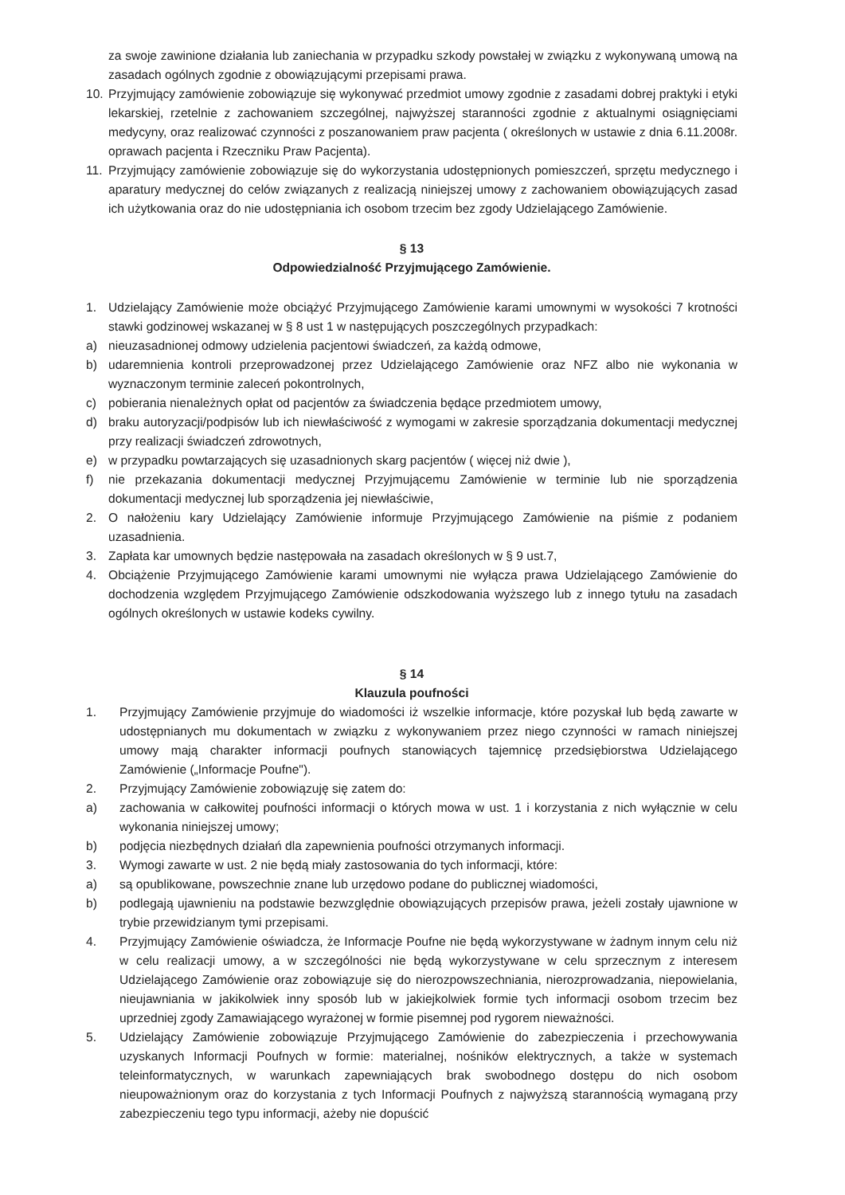za swoje zawinione działania lub zaniechania w przypadku szkody powstałej w związku z wykonywaną umową na zasadach ogólnych zgodnie z obowiązującymi przepisami prawa.
10. Przyjmujący zamówienie zobowiązuje się wykonywać przedmiot umowy zgodnie z zasadami dobrej praktyki i etyki lekarskiej, rzetelnie z zachowaniem szczególnej, najwyższej staranności zgodnie z aktualnymi osiągnięciami medycyny, oraz realizować czynności z poszanowaniem praw pacjenta ( określonych w ustawie z dnia 6.11.2008r. oprawach pacjenta i Rzeczniku Praw Pacjenta).
11. Przyjmujący zamówienie zobowiązuje się do wykorzystania udostępnionych pomieszczeń, sprzętu medycznego i aparatury medycznej do celów związanych z realizacją niniejszej umowy z zachowaniem obowiązujących zasad ich użytkowania oraz do nie udostępniania ich osobom trzecim bez zgody Udzielającego Zamówienie.
§ 13
Odpowiedzialność Przyjmującego Zamówienie.
1. Udzielający Zamówienie może obciążyć Przyjmującego Zamówienie karami umownymi w wysokości 7 krotności stawki godzinowej wskazanej w § 8 ust 1 w następujących poszczególnych przypadkach:
a) nieuzasadnionej odmowy udzielenia pacjentowi świadczeń, za każdą odmowe,
b) udaremnienia kontroli przeprowadzonej przez Udzielającego Zamówienie oraz NFZ albo nie wykonania w wyznaczonym terminie zaleceń pokontrolnych,
c) pobierania nienależnych opłat od pacjentów za świadczenia będące przedmiotem umowy,
d) braku autoryzacji/podpisów lub ich niewłaściwość z wymogami w zakresie sporządzania dokumentacji medycznej przy realizacji świadczeń zdrowotnych,
e) w przypadku powtarzających się uzasadnionych skarg pacjentów ( więcej niż dwie ),
f) nie przekazania dokumentacji medycznej Przyjmującemu Zamówienie w terminie lub nie sporządzenia dokumentacji medycznej lub sporządzenia jej niewłaściwie,
2. O nałożeniu kary Udzielający Zamówienie informuje Przyjmującego Zamówienie na piśmie z podaniem uzasadnienia.
3. Zapłata kar umownych będzie następowała na zasadach określonych w § 9 ust.7,
4. Obciążenie Przyjmującego Zamówienie karami umownymi nie wyłącza prawa Udzielającego Zamówienie do dochodzenia względem Przyjmującego Zamówienie odszkodowania wyższego lub z innego tytułu na zasadach ogólnych określonych w ustawie kodeks cywilny.
§ 14
Klauzula poufności
1. Przyjmujący Zamówienie przyjmuje do wiadomości iż wszelkie informacje, które pozyskał lub będą zawarte w udostępnianych mu dokumentach w związku z wykonywaniem przez niego czynności w ramach niniejszej umowy mają charakter informacji poufnych stanowiących tajemnicę przedsiębiorstwa Udzielającego Zamówienie („Informacje Poufne").
2. Przyjmujący Zamówienie zobowiązuję się zatem do:
a) zachowania w całkowitej poufności informacji o których mowa w ust. 1 i korzystania z nich wyłącznie w celu wykonania niniejszej umowy;
b) podjęcia niezbędnych działań dla zapewnienia poufności otrzymanych informacji.
3. Wymogi zawarte w ust. 2 nie będą miały zastosowania do tych informacji, które:
a) są opublikowane, powszechnie znane lub urzędowo podane do publicznej wiadomości,
b) podlegają ujawnieniu na podstawie bezwzględnie obowiązujących przepisów prawa, jeżeli zostały ujawnione w trybie przewidzianym tymi przepisami.
4. Przyjmujący Zamówienie oświadcza, że Informacje Poufne nie będą wykorzystywane w żadnym innym celu niż w celu realizacji umowy, a w szczególności nie będą wykorzystywane w celu sprzecznym z interesem Udzielającego Zamówienie oraz zobowiązuje się do nierozpowszechniania, nierozprowadzania, niepowielania, nieujawniania w jakikolwiek inny sposób lub w jakiejkolwiek formie tych informacji osobom trzecim bez uprzedniej zgody Zamawiającego wyrażonej w formie pisemnej pod rygorem nieważności.
5. Udzielający Zamówienie zobowiązuje Przyjmującego Zamówienie do zabezpieczenia i przechowywania uzyskanych Informacji Poufnych w formie: materialnej, nośników elektrycznych, a także w systemach teleinformatycznych, w warunkach zapewniających brak swobodnego dostępu do nich osobom nieupoważnionym oraz do korzystania z tych Informacji Poufnych z najwyższą starannością wymaganą przy zabezpieczeniu tego typu informacji, ażeby nie dopuścić